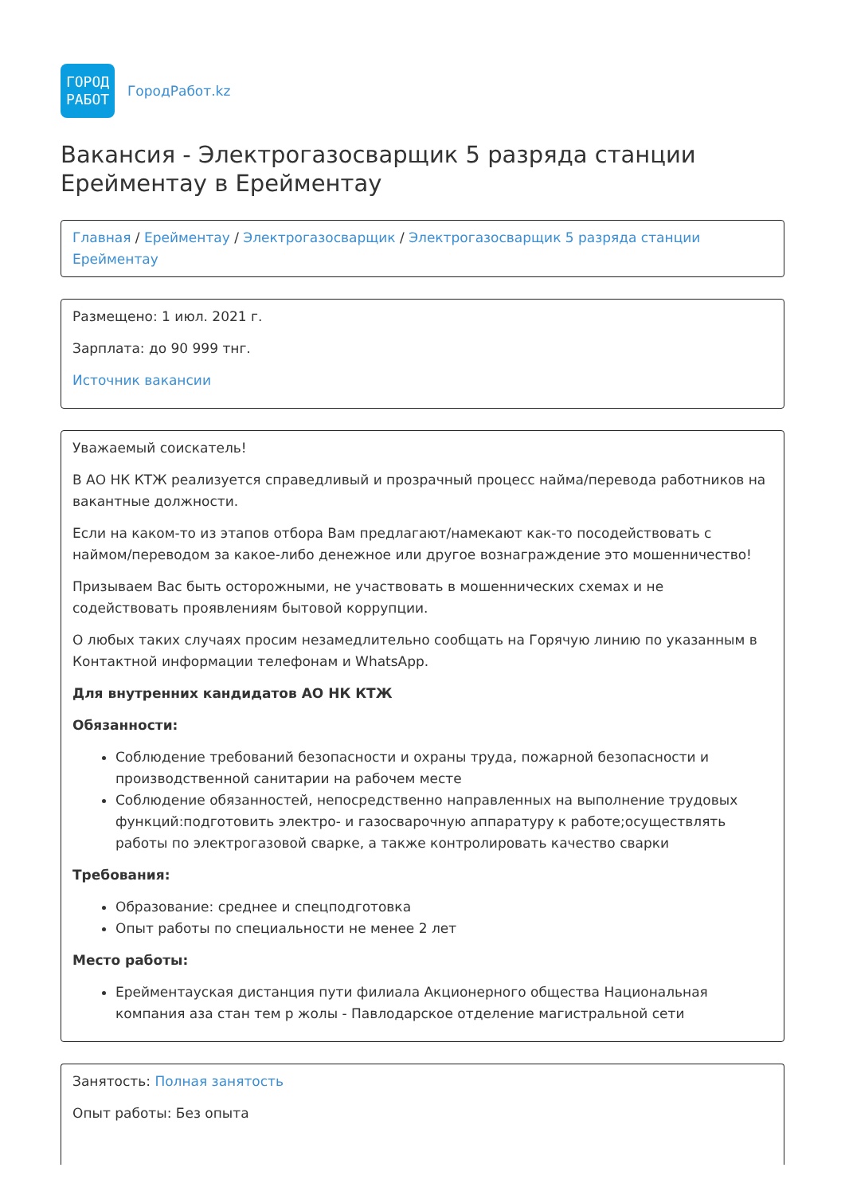ГОРОД
РАБОТ
ГородРабот.kz
Вакансия - Электрогазосварщик 5 разряда станции Ерейментау в Ерейментау
Главная / Ерейментау / Электрогазосварщик / Электрогазосварщик 5 разряда станции Ерейментау
Размещено: 1 июл. 2021 г.
Зарплата: до 90 999 тнг.
Источник вакансии
Уважаемый соискатель!
В АО НК КТЖ реализуется справедливый и прозрачный процесс найма/перевода работников на вакантные должности.
Если на каком-то из этапов отбора Вам предлагают/намекают как-то посодействовать с наймом/переводом за какое-либо денежное или другое вознаграждение это мошенничество!
Призываем Вас быть осторожными, не участвовать в мошеннических схемах и не содействовать проявлениям бытовой коррупции.
О любых таких случаях просим незамедлительно сообщать на Горячую линию по указанным в Контактной информации телефонам и WhatsApp.
Для внутренних кандидатов АО НК КТЖ
Обязанности:
Соблюдение требований безопасности и охраны труда, пожарной безопасности и производственной санитарии на рабочем месте
Соблюдение обязанностей, непосредственно направленных на выполнение трудовых функций:подготовить электро- и газосварочную аппаратуру к работе;осуществлять работы по электрогазовой сварке, а также контролировать качество сварки
Требования:
Образование: среднее и спецподготовка
Опыт работы по специальности не менее 2 лет
Место работы:
Ерейментауская дистанция пути филиала Акционерного общества Национальная компания аза стан тем р жолы - Павлодарское отделение магистральной сети
Занятость: Полная занятость
Опыт работы: Без опыта